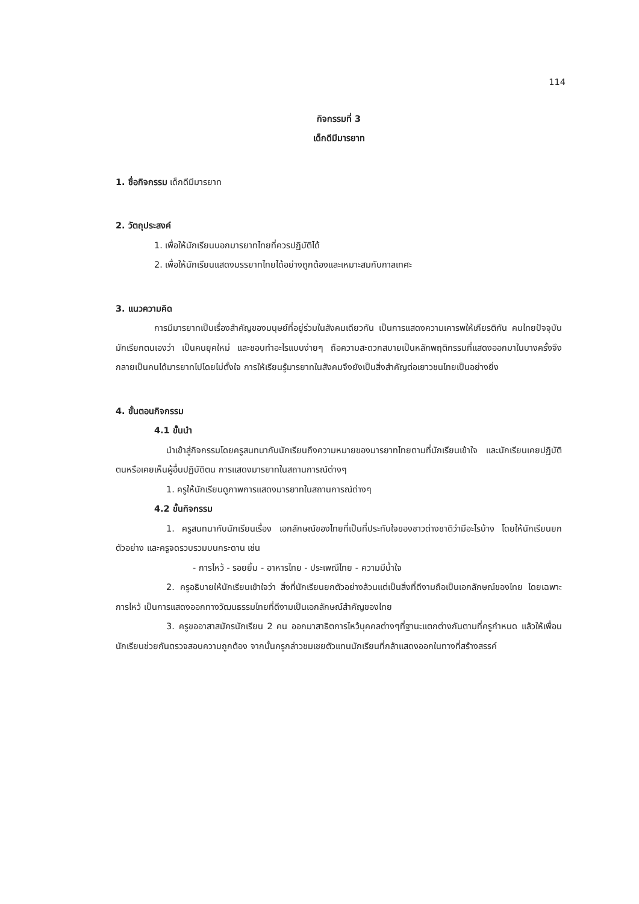114
กิจกรรมที่ 3
เด็กดีมีมารยาท
1. ชื่อกิจกรรม เด็กดีมีมารยาท
2. วัตถุประสงค์
1. เพื่อให้นักเรียนบอกมารยาทไทยที่ควรปฏิบัติได้
2. เพื่อให้นักเรียนแสดงมรรยาทไทยได้อย่างถูกต้องและเหมาะสมกับกาลเทศะ
3. แนวความคิด
การมีมารยาทเป็นเรื่องสำคัญของมนุษย์ที่อยู่ร่วมในสังคมเดียวกัน เป็นการแสดงความเคารพให้เกียรติกัน คนไทยปัจจุบันมักเรียกตนเองว่า เป็นคนยุคใหม่ และชอบทำอะไรแบบง่ายๆ ถือความสะดวกสบายเป็นหลักพฤติกรรมที่แสดงออกมาในบางครั้งจึงกลายเป็นคนได้มารยาทไปโดยไม่ตั้งใจ การให้เรียนรู้มารยาทในสังคมจึงยังเป็นสิ่งสำคัญต่อเยาวชนไทยเป็นอย่างยิ่ง
4. ขั้นตอนกิจกรรม
4.1 ขั้นนำ
นำเข้าสู่กิจกรรมโดยครูสนทนากับนักเรียนถึงความหมายของมารยาทไทยตามที่นักเรียนเข้าใจ และนักเรียนเคยปฏิบัติตนหรือเคยเห็นผู้อื่นปฏิบัติตน การแสดงมารยาทในสถานการณ์ต่างๆ
1. ครูให้นักเรียนดูภาพการแสดงมารยาทในสถานการณ์ต่างๆ
4.2 ขั้นกิจกรรม
1. ครูสนทนากับนักเรียนเรื่อง เอกลักษณ์ของไทยที่เป็นที่ประทับใจของชาวต่างชาติว่ามีอะไรบ้าง โดยให้นักเรียนยกตัวอย่าง และครูจดรวบรวมบนกระดาน เช่น
- การไหว้ - รอยยิ้ม - อาหารไทย - ประเพณีไทย - ความมีน้ำใจ
2. ครูอธิบายให้นักเรียนเข้าใจว่า สิ่งที่นักเรียนยกตัวอย่างล้วนแต่เป็นสิ่งที่ดีงามถือเป็นเอกลักษณ์ของไทย โดยเฉพาะการไหว้ เป็นการแสดงออกทางวัฒนธรรมไทยที่ดีงามเป็นเอกลักษณ์สำคัญของไทย
3. ครูขออาสาสมัครนักเรียน 2 คน ออกมาสาธิตการไหว้บุคคลต่างๆที่ฐานะแตกต่างกันตามที่ครูกำหนด แล้วให้เพื่อนนักเรียนช่วยกันตรวจสอบความถูกต้อง จากนั้นครูกล่าวชมเชยตัวแทนนักเรียนที่กล้าแสดงออกในทางที่สร้างสรรค์